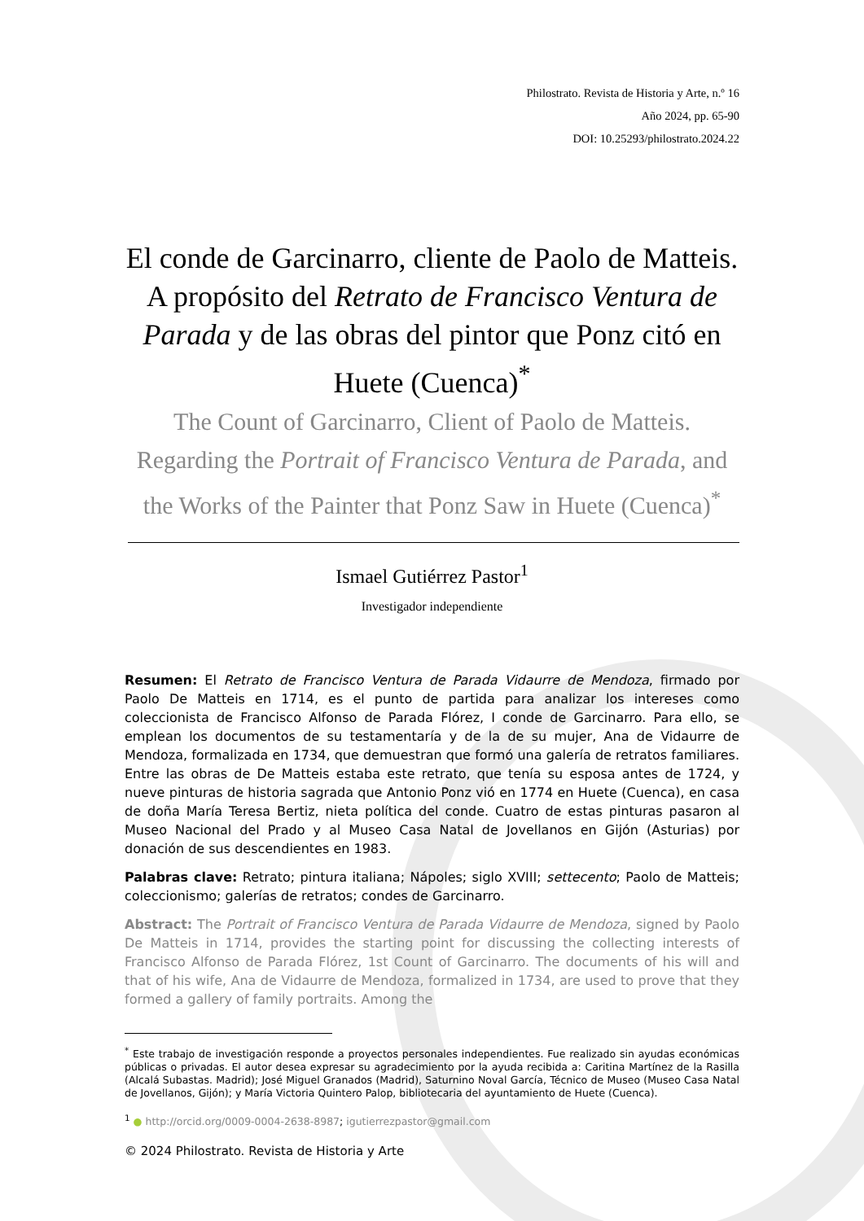Philostrato. Revista de Historia y Arte, n.º 16
Año 2024, pp. 65-90
DOI: 10.25293/philostrato.2024.22
El conde de Garcinarro, cliente de Paolo de Matteis. A propósito del Retrato de Francisco Ventura de Parada y de las obras del pintor que Ponz citó en Huete (Cuenca)<sup>*</sup>
The Count of Garcinarro, Client of Paolo de Matteis. Regarding the Portrait of Francisco Ventura de Parada, and the Works of the Painter that Ponz Saw in Huete (Cuenca)<sup>*</sup>
Ismael Gutiérrez Pastor<sup>1</sup>
Investigador independiente
Resumen: El Retrato de Francisco Ventura de Parada Vidaurre de Mendoza, firmado por Paolo De Matteis en 1714, es el punto de partida para analizar los intereses como coleccionista de Francisco Alfonso de Parada Flórez, I conde de Garcinarro. Para ello, se emplean los documentos de su testamentaría y de la de su mujer, Ana de Vidaurre de Mendoza, formalizada en 1734, que demuestran que formó una galería de retratos familiares. Entre las obras de De Matteis estaba este retrato, que tenía su esposa antes de 1724, y nueve pinturas de historia sagrada que Antonio Ponz vió en 1774 en Huete (Cuenca), en casa de doña María Teresa Bertiz, nieta política del conde. Cuatro de estas pinturas pasaron al Museo Nacional del Prado y al Museo Casa Natal de Jovellanos en Gijón (Asturias) por donación de sus descendientes en 1983.
Palabras clave: Retrato; pintura italiana; Nápoles; siglo XVIII; settecento; Paolo de Matteis; coleccionismo; galerías de retratos; condes de Garcinarro.
Abstract: The Portrait of Francisco Ventura de Parada Vidaurre de Mendoza, signed by Paolo De Matteis in 1714, provides the starting point for discussing the collecting interests of Francisco Alfonso de Parada Flórez, 1st Count of Garcinarro. The documents of his will and that of his wife, Ana de Vidaurre de Mendoza, formalized in 1734, are used to prove that they formed a gallery of family portraits. Among the
<sup>*</sup> Este trabajo de investigación responde a proyectos personales independientes. Fue realizado sin ayudas económicas públicas o privadas. El autor desea expresar su agradecimiento por la ayuda recibida a: Caritina Martínez de la Rasilla (Alcalá Subastas. Madrid); José Miguel Granados (Madrid), Saturnino Noval García, Técnico de Museo (Museo Casa Natal de Jovellanos, Gijón); y María Victoria Quintero Palop, bibliotecaria del ayuntamiento de Huete (Cuenca).
<sup>1</sup> ● http://orcid.org/0009-0004-2638-8987; igutierrezpastor@gmail.com
© 2024 Philostrato. Revista de Historia y Arte